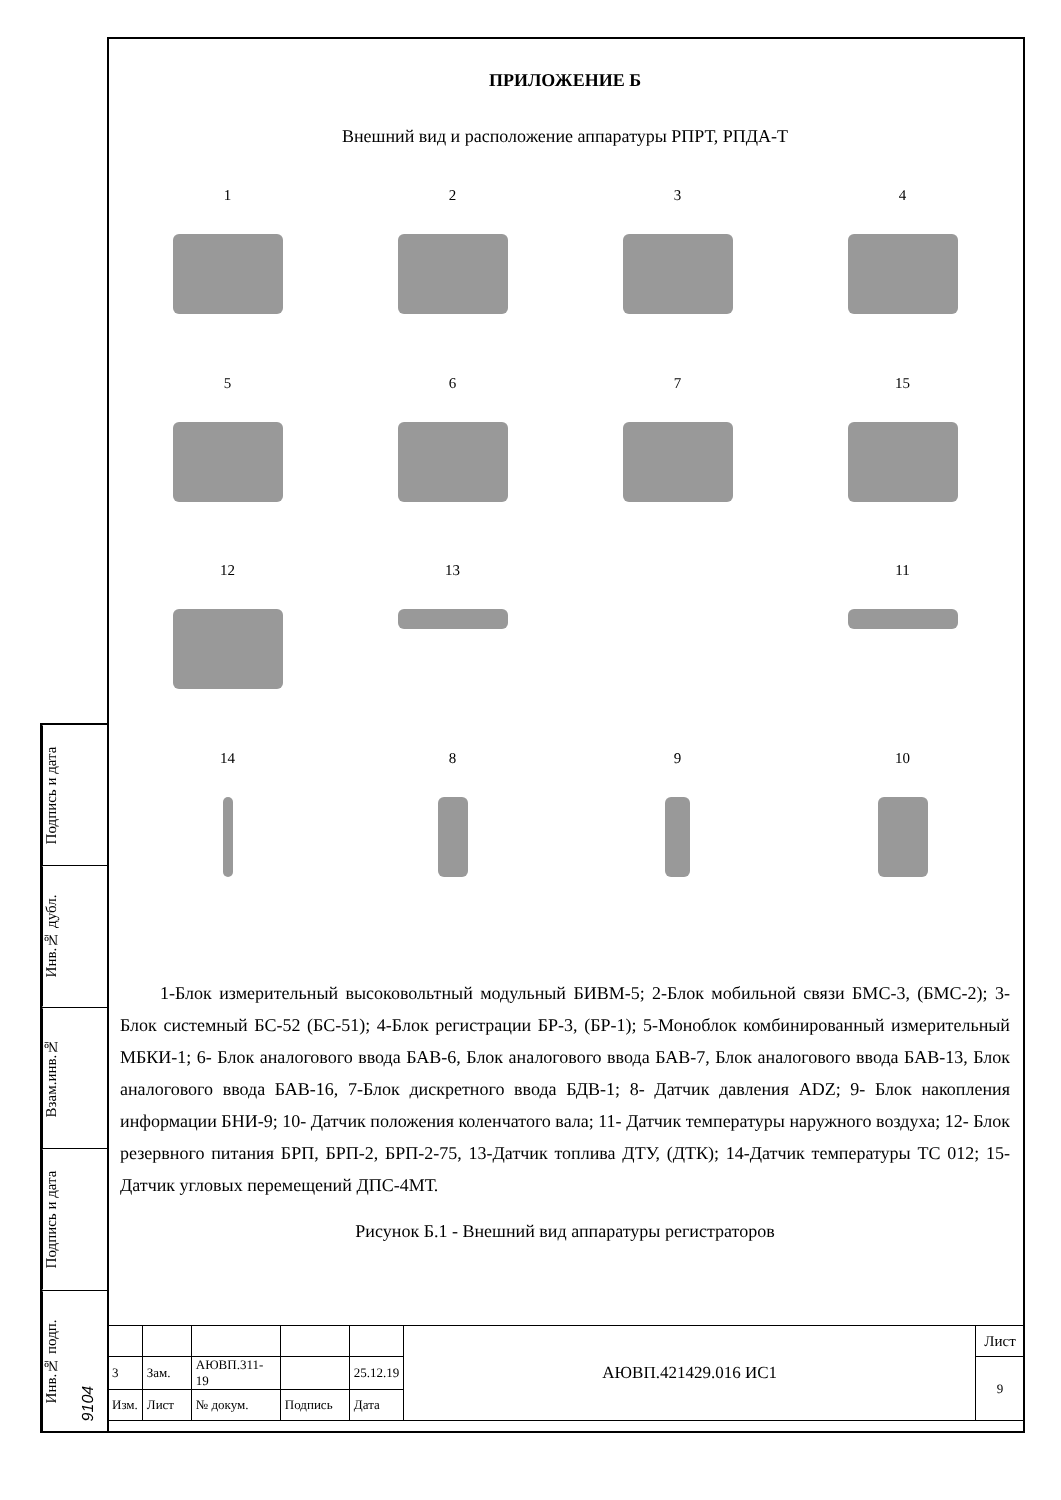Подпись и дата
Инв.№ дубл.
Взам.инв.№
Подпись и дата
Инв.№ подп. 9104
ПРИЛОЖЕНИЕ Б
Внешний вид и расположение аппаратуры РПРТ, РПДА-Т
1
2
3
4
5
6
7
15
12
13
11
14
8
9
10
1-Блок измерительный высоковольтный модульный БИВМ-5; 2-Блок мобильной связи БМС-3, (БМС-2); 3-Блок системный БС-52 (БС-51); 4-Блок регистрации БР-3, (БР-1); 5-Моноблок комбинированный измерительный МБКИ-1; 6- Блок аналогового ввода БАВ-6, Блок аналогового ввода БАВ-7, Блок аналогового ввода БАВ-13, Блок аналогового ввода БАВ-16, 7-Блок дискретного ввода БДВ-1; 8- Датчик давления ADZ; 9- Блок накопления информации БНИ-9; 10- Датчик положения коленчатого вала; 11- Датчик температуры наружного воздуха; 12- Блок резервного питания БРП, БРП-2, БРП-2-75, 13-Датчик топлива ДТУ, (ДТК); 14-Датчик температуры ТС 012; 15-Датчик угловых перемещений ДПС-4МТ.
Рисунок Б.1 - Внешний вид аппаратуры регистраторов
| | | | | | АЮВП.421429.016 ИС1 | Лист |
| 3 | Зам. | АЮВП.311-19 | | 25.12.19 | | 9 |
| Изм. | Лист | № докум. | Подпись | Дата | | |